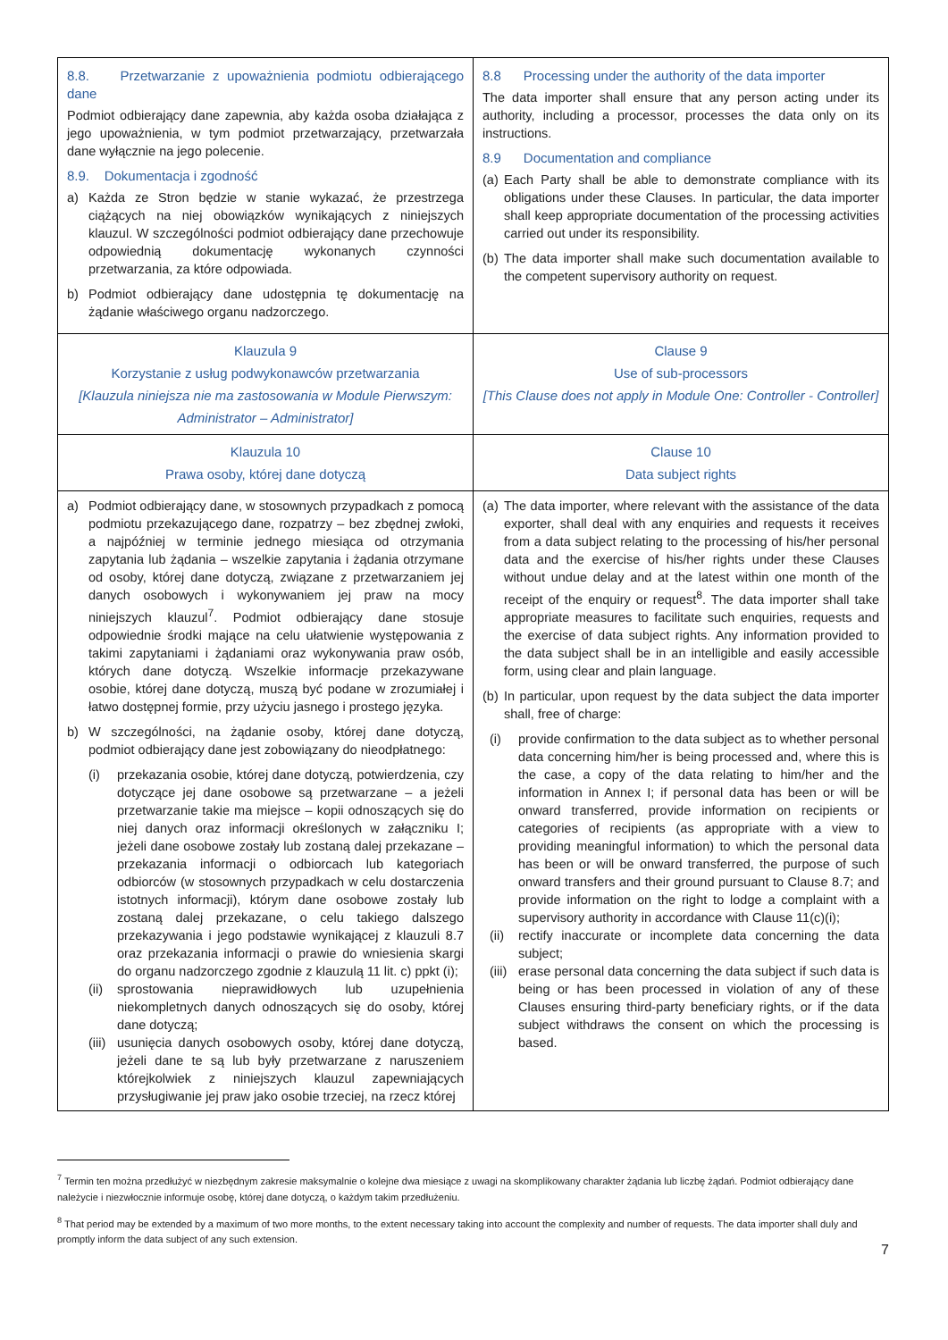| 8.8. Przetwarzanie z upoważnienia podmiotu odbierającego dane Podmiot odbierający dane zapewnia, aby każda osoba działająca z jego upoważnienia, w tym podmiot przetwarzający, przetwarzała dane wyłącznie na jego polecenie. 8.9. Dokumentacja i zgodność a) Każda ze Stron będzie w stanie wykazać, że przestrzega ciążących na niej obowiązków wynikających z niniejszych klauzul. W szczególności podmiot odbierający dane przechowuje odpowiednią dokumentację wykonanych czynności przetwarzania, za które odpowiada. b) Podmiot odbierający dane udostępnia tę dokumentację na żądanie właściwego organu nadzorczego. | 8.8 Processing under the authority of the data importer The data importer shall ensure that any person acting under its authority, including a processor, processes the data only on its instructions. 8.9 Documentation and compliance (a) Each Party shall be able to demonstrate compliance with its obligations under these Clauses. In particular, the data importer shall keep appropriate documentation of the processing activities carried out under its responsibility. (b) The data importer shall make such documentation available to the competent supervisory authority on request. |
| Klauzula 9 Korzystanie z usług podwykonawców przetwarzania [Klauzula niniejsza nie ma zastosowania w Module Pierwszym: Administrator – Administrator] | Clause 9 Use of sub-processors [This Clause does not apply in Module One: Controller - Controller] |
| Klauzula 10 Prawa osoby, której dane dotyczą | Clause 10 Data subject rights |
| a) Podmiot odbierający dane, w stosownych przypadkach z pomocą podmiotu przekazującego dane, rozpatrzy – bez zbędnej zwłoki, a najpóźniej w terminie jednego miesiąca od otrzymania zapytania lub żądania – wszelkie zapytania i żądania otrzymane od osoby, której dane dotyczą, związane z przetwarzaniem jej danych osobowych i wykonywaniem jej praw na mocy niniejszych klauzul<sup>7</sup>. Podmiot odbierający dane stosuje odpowiednie środki mające na celu ułatwienie występowania z takimi zapytaniami i żądaniami oraz wykonywania praw osób, których dane dotyczą. Wszelkie informacje przekazywane osobie, której dane dotyczą, muszą być podane w zrozumiałej i łatwo dostępnej formie, przy użyciu jasnego i prostego języka. b) W szczególności, na żądanie osoby, której dane dotyczą, podmiot odbierający dane jest zobowiązany do nieodpłatnego: (i) przekazania osobie, której dane dotyczą, potwierdzenia, czy dotyczące jej dane osobowe są przetwarzane – a jeżeli przetwarzanie takie ma miejsce – kopii odnoszących się do niej danych oraz informacji określonych w załączniku I; jeżeli dane osobowe zostały lub zostaną dalej przekazane – przekazania informacji o odbiorcach lub kategoriach odbiorców (w stosownych przypadkach w celu dostarczenia istotnych informacji), którym dane osobowe zostały lub zostaną dalej przekazane, o celu takiego dalszego przekazywania i jego podstawie wynikającej z klauzuli 8.7 oraz przekazania informacji o prawie do wniesienia skargi do organu nadzorczego zgodnie z klauzulą 11 lit. c) ppkt (i); (ii) sprostowania nieprawidłowych lub uzupełnienia niekompletnych danych odnoszących się do osoby, której dane dotyczą; (iii) usunięcia danych osobowych osoby, której dane dotyczą, jeżeli dane te są lub były przetwarzane z naruszeniem którejkolwiek z niniejszych klauzul zapewniających przysługiwanie jej praw jako osobie trzeciej, na rzecz której | (a) The data importer, where relevant with the assistance of the data exporter, shall deal with any enquiries and requests it receives from a data subject relating to the processing of his/her personal data and the exercise of his/her rights under these Clauses without undue delay and at the latest within one month of the receipt of the enquiry or request<sup>8</sup>. The data importer shall take appropriate measures to facilitate such enquiries, requests and the exercise of data subject rights. Any information provided to the data subject shall be in an intelligible and easily accessible form, using clear and plain language. (b) In particular, upon request by the data subject the data importer shall, free of charge: (i) provide confirmation to the data subject as to whether personal data concerning him/her is being processed and, where this is the case, a copy of the data relating to him/her and the information in Annex I; if personal data has been or will be onward transferred, provide information on recipients or categories of recipients (as appropriate with a view to providing meaningful information) to which the personal data has been or will be onward transferred, the purpose of such onward transfers and their ground pursuant to Clause 8.7; and provide information on the right to lodge a complaint with a supervisory authority in accordance with Clause 11(c)(i); (ii) rectify inaccurate or incomplete data concerning the data subject; (iii) erase personal data concerning the data subject if such data is being or has been processed in violation of any of these Clauses ensuring third-party beneficiary rights, or if the data subject withdraws the consent on which the processing is based. |
<sup>7</sup> Termin ten można przedłużyć w niezbędnym zakresie maksymalnie o kolejne dwa miesiące z uwagi na skomplikowany charakter żądania lub liczbę żądań. Podmiot odbierający dane należycie i niezwłocznie informuje osobę, której dane dotyczą, o każdym takim przedłużeniu.
<sup>8</sup> That period may be extended by a maximum of two more months, to the extent necessary taking into account the complexity and number of requests. The data importer shall duly and promptly inform the data subject of any such extension.
7